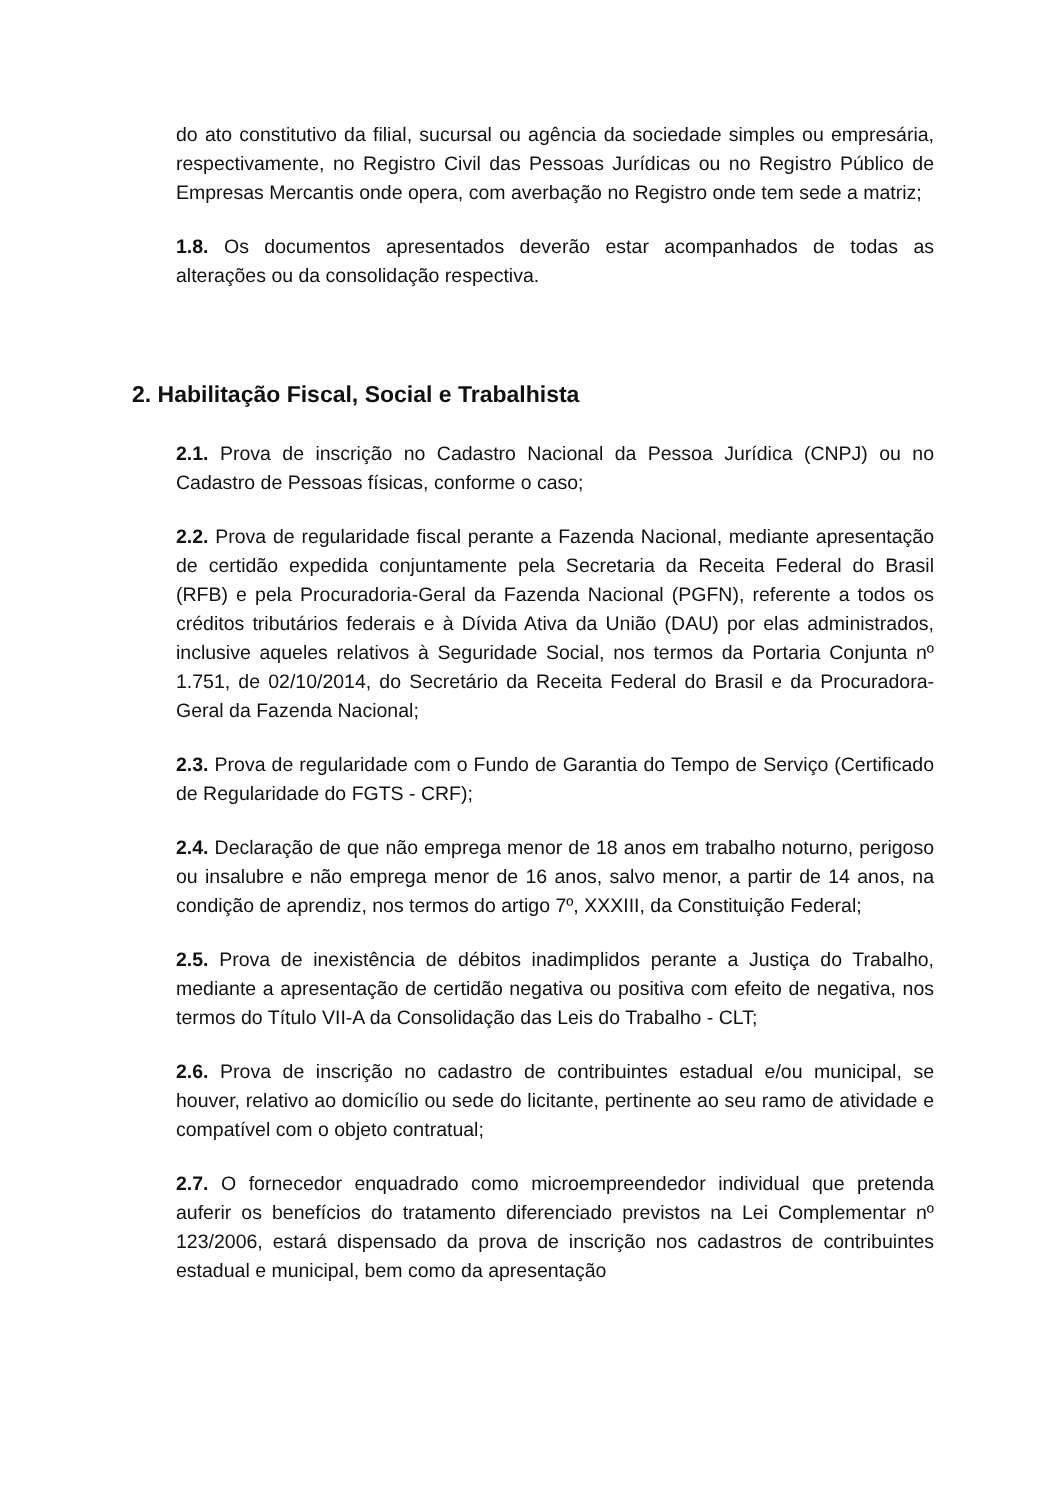do ato constitutivo da filial, sucursal ou agência da sociedade simples ou empresária, respectivamente, no Registro Civil das Pessoas Jurídicas ou no Registro Público de Empresas Mercantis onde opera, com averbação no Registro onde tem sede a matriz;
1.8. Os documentos apresentados deverão estar acompanhados de todas as alterações ou da consolidação respectiva.
2. Habilitação Fiscal, Social e Trabalhista
2.1. Prova de inscrição no Cadastro Nacional da Pessoa Jurídica (CNPJ) ou no Cadastro de Pessoas físicas, conforme o caso;
2.2. Prova de regularidade fiscal perante a Fazenda Nacional, mediante apresentação de certidão expedida conjuntamente pela Secretaria da Receita Federal do Brasil (RFB) e pela Procuradoria-Geral da Fazenda Nacional (PGFN), referente a todos os créditos tributários federais e à Dívida Ativa da União (DAU) por elas administrados, inclusive aqueles relativos à Seguridade Social, nos termos da Portaria Conjunta nº 1.751, de 02/10/2014, do Secretário da Receita Federal do Brasil e da Procuradora-Geral da Fazenda Nacional;
2.3. Prova de regularidade com o Fundo de Garantia do Tempo de Serviço (Certificado de Regularidade do FGTS - CRF);
2.4. Declaração de que não emprega menor de 18 anos em trabalho noturno, perigoso ou insalubre e não emprega menor de 16 anos, salvo menor, a partir de 14 anos, na condição de aprendiz, nos termos do artigo 7º, XXXIII, da Constituição Federal;
2.5. Prova de inexistência de débitos inadimplidos perante a Justiça do Trabalho, mediante a apresentação de certidão negativa ou positiva com efeito de negativa, nos termos do Título VII-A da Consolidação das Leis do Trabalho - CLT;
2.6. Prova de inscrição no cadastro de contribuintes estadual e/ou municipal, se houver, relativo ao domicílio ou sede do licitante, pertinente ao seu ramo de atividade e compatível com o objeto contratual;
2.7. O fornecedor enquadrado como microempreendedor individual que pretenda auferir os benefícios do tratamento diferenciado previstos na Lei Complementar nº 123/2006, estará dispensado da prova de inscrição nos cadastros de contribuintes estadual e municipal, bem como da apresentação